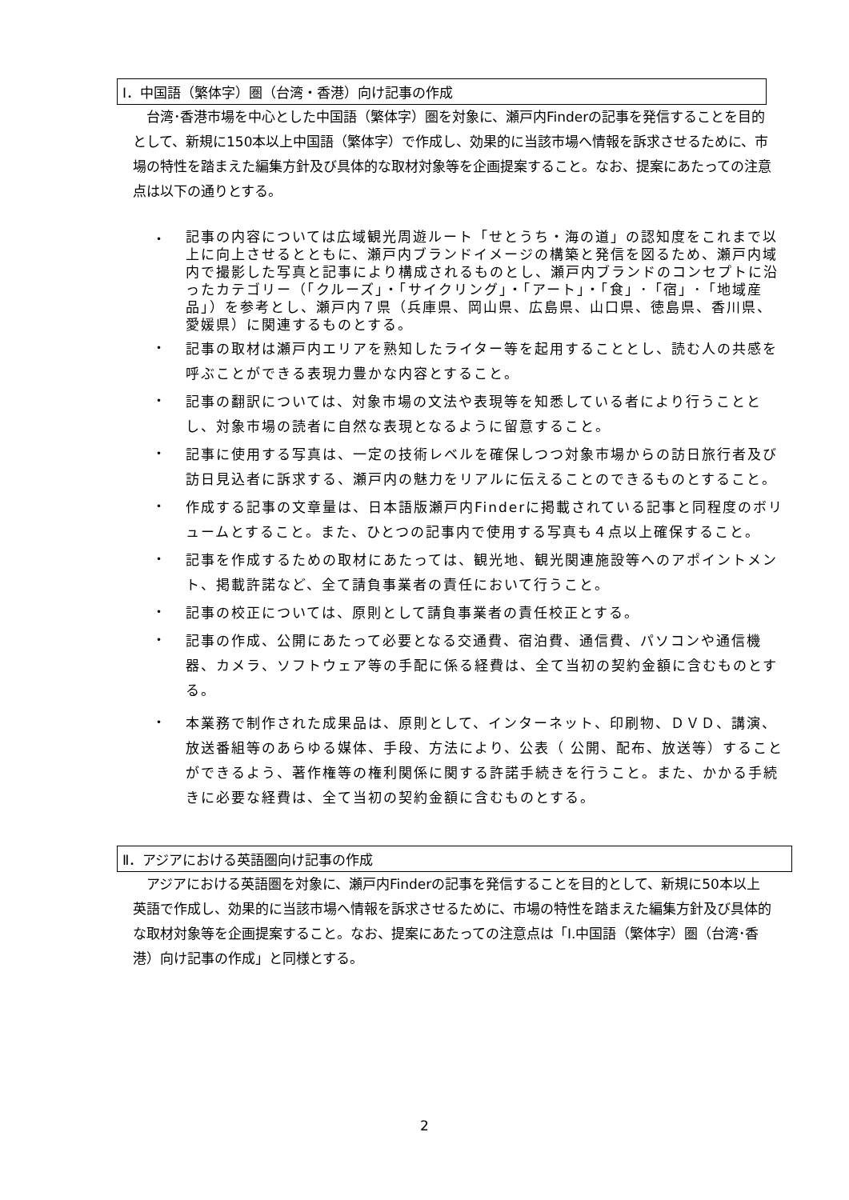Ⅰ．中国語（繁体字）圏（台湾・香港）向け記事の作成
　台湾･香港市場を中心とした中国語（繁体字）圏を対象に、瀬戸内Finderの記事を発信することを目的として、新規に150本以上中国語（繁体字）で作成し、効果的に当該市場へ情報を訴求させるために、市場の特性を踏まえた編集方針及び具体的な取材対象等を企画提案すること。なお、提案にあたっての注意点は以下の通りとする。
・ 記事の内容については広域観光周遊ルート「せとうち・海の道」の認知度をこれまで以上に向上させるとともに、瀬戸内ブランドイメージの構築と発信を図るため、瀬戸内域内で撮影した写真と記事により構成されるものとし、瀬戸内ブランドのコンセプトに沿ったカテゴリー（「クルーズ」・「サイクリング」・「アート」・「食」･「宿」･「地域産品」）を参考とし、瀬戸内７県（兵庫県、岡山県、広島県、山口県、徳島県、香川県、愛媛県）に関連するものとする。
・ 記事の取材は瀬戸内エリアを熟知したライター等を起用することとし、読む人の共感を呼ぶことができる表現力豊かな内容とすること。
・ 記事の翻訳については、対象市場の文法や表現等を知悉している者により行うこととし、対象市場の読者に自然な表現となるように留意すること。
・ 記事に使用する写真は、一定の技術レベルを確保しつつ対象市場からの訪日旅行者及び訪日見込者に訴求する、瀬戸内の魅力をリアルに伝えることのできるものとすること。
・ 作成する記事の文章量は、日本語版瀬戸内Finderに掲載されている記事と同程度のボリュームとすること。また、ひとつの記事内で使用する写真も４点以上確保すること。
・ 記事を作成するための取材にあたっては、観光地、観光関連施設等へのアポイントメント、掲載許諾など、全て請負事業者の責任において行うこと。
・ 記事の校正については、原則として請負事業者の責任校正とする。
・ 記事の作成、公開にあたって必要となる交通費、宿泊費、通信費、パソコンや通信機器、カメラ、ソフトウェア等の手配に係る経費は、全て当初の契約金額に含むものとする。
・ 本業務で制作された成果品は、原則として、インターネット、印刷物、ＤＶＤ、講演、放送番組等のあらゆる媒体、手段、方法により、公表（ 公開、配布、放送等）することができるよう、著作権等の権利関係に関する許諾手続きを行うこと。また、かかる手続きに必要な経費は、全て当初の契約金額に含むものとする。
Ⅱ．アジアにおける英語圏向け記事の作成
　アジアにおける英語圏を対象に、瀬戸内Finderの記事を発信することを目的として、新規に50本以上英語で作成し、効果的に当該市場へ情報を訴求させるために、市場の特性を踏まえた編集方針及び具体的な取材対象等を企画提案すること。なお、提案にあたっての注意点は「Ⅰ.中国語（繁体字）圏（台湾･香港）向け記事の作成」と同様とする。
2